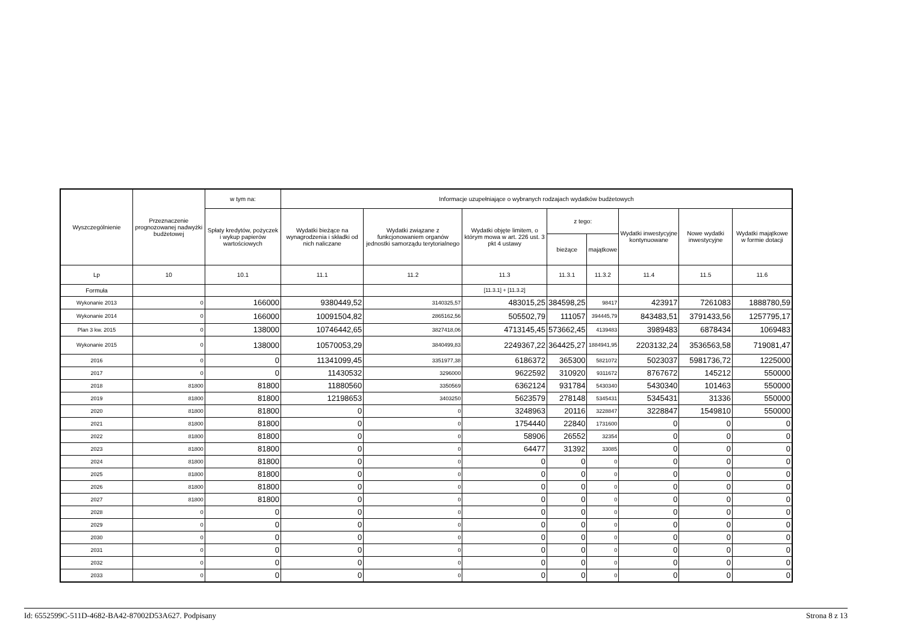| Wyszczególnienie | Przeznaczenie prognozowanej nadwyżki budżetowej | w tym na: | Informacje uzupełniające o wybranych rodzajach wydatków budżetowych | | | | | | | |
| --- | --- | --- | --- | --- | --- | --- | --- | --- | --- | --- |
| | | Spłaty kredytów, pożyczek i wykup papierów wartościowych | Wydatki bieżące na wynagrodzenia i składki od nich naliczane | Wydatki związane z funkcjonowaniem organów jednostki samorządu terytorialnego | Wydatki objęte limitem, o którym mowa w art. 226 ust. 3 pkt 4 ustawy | z tego: | | Wydatki inwestycyjne kontynuowane | Nowe wydatki inwestycyjne | Wydatki majątkowe w formie dotacji |
| | | | | | | bieżące | majątkowe | | | |
| Lp | 10 | 10.1 | 11.1 | 11.2 | 11.3 | 11.3.1 | 11.3.2 | 11.4 | 11.5 | 11.6 |
| Formuła | | | | | [11.3.1] + [11.3.2] | | | | | |
| Wykonanie 2013 | 0 | 166000 | 9380449,52 | 3140325,57 | 483015,25 | 384598,25 | 98417 | 423917 | 7261083 | 1888780,59 |
| Wykonanie 2014 | 0 | 166000 | 10091504,82 | 2865162,56 | 505502,79 | 111057 | 394445,79 | 843483,51 | 3791433,56 | 1257795,17 |
| Plan 3 kw. 2015 | 0 | 138000 | 10746442,65 | 3827418,06 | 4713145,45 | 573662,45 | 4139483 | 3989483 | 6878434 | 1069483 |
| Wykonanie 2015 | 0 | 138000 | 10570053,29 | 3840499,83 | 2249367,22 | 364425,27 | 1884941,95 | 2203132,24 | 3536563,58 | 719081,47 |
| 2016 | 0 | 0 | 11341099,45 | 3351977,38 | 6186372 | 365300 | 5821072 | 5023037 | 5981736,72 | 1225000 |
| 2017 | 0 | 0 | 11430532 | 3296000 | 9622592 | 310920 | 9311672 | 8767672 | 145212 | 550000 |
| 2018 | 81800 | 81800 | 11880560 | 3350569 | 6362124 | 931784 | 5430340 | 5430340 | 101463 | 550000 |
| 2019 | 81800 | 81800 | 12198653 | 3403250 | 5623579 | 278148 | 5345431 | 5345431 | 31336 | 550000 |
| 2020 | 81800 | 81800 | 0 | 0 | 3248963 | 20116 | 3228847 | 3228847 | 1549810 | 550000 |
| 2021 | 81800 | 81800 | 0 | 0 | 1754440 | 22840 | 1731600 | 0 | 0 | 0 |
| 2022 | 81800 | 81800 | 0 | 0 | 58906 | 26552 | 32354 | 0 | 0 | 0 |
| 2023 | 81800 | 81800 | 0 | 0 | 64477 | 31392 | 33085 | 0 | 0 | 0 |
| 2024 | 81800 | 81800 | 0 | 0 | 0 | 0 | 0 | 0 | 0 | 0 |
| 2025 | 81800 | 81800 | 0 | 0 | 0 | 0 | 0 | 0 | 0 | 0 |
| 2026 | 81800 | 81800 | 0 | 0 | 0 | 0 | 0 | 0 | 0 | 0 |
| 2027 | 81800 | 81800 | 0 | 0 | 0 | 0 | 0 | 0 | 0 | 0 |
| 2028 | 0 | 0 | 0 | 0 | 0 | 0 | 0 | 0 | 0 | 0 |
| 2029 | 0 | 0 | 0 | 0 | 0 | 0 | 0 | 0 | 0 | 0 |
| 2030 | 0 | 0 | 0 | 0 | 0 | 0 | 0 | 0 | 0 | 0 |
| 2031 | 0 | 0 | 0 | 0 | 0 | 0 | 0 | 0 | 0 | 0 |
| 2032 | 0 | 0 | 0 | 0 | 0 | 0 | 0 | 0 | 0 | 0 |
| 2033 | 0 | 0 | 0 | 0 | 0 | 0 | 0 | 0 | 0 | 0 |
Id: 6552599C-511D-4682-BA42-87002D53A627. Podpisany Strona 8 z 13